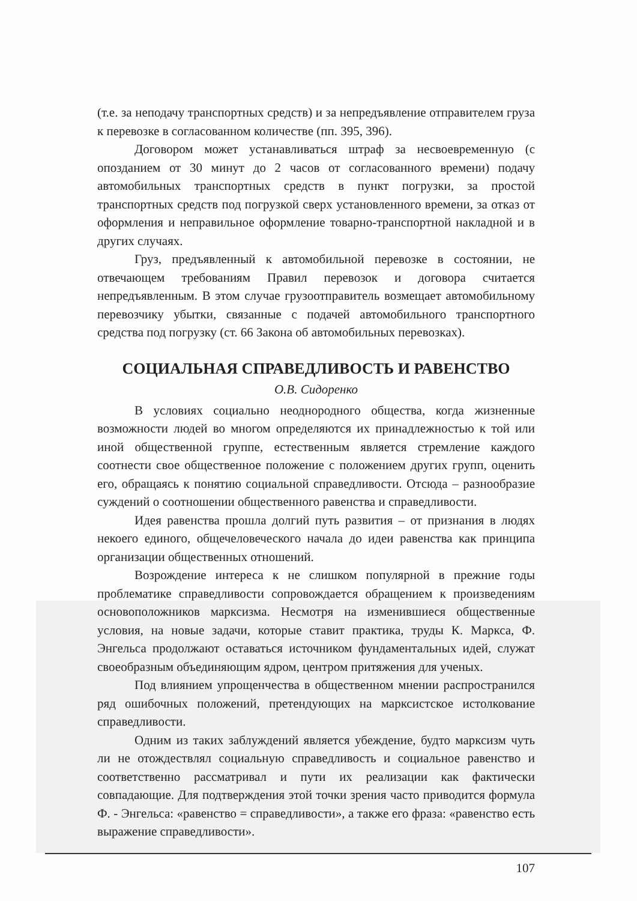(т.е. за неподачу транспортных средств) и за непредъявление отправителем груза к перевозке в согласованном количестве (пп. 395, 396).
Договором может устанавливаться штраф за несвоевременную (с опозданием от 30 минут до 2 часов от согласованного времени) подачу автомобильных транспортных средств в пункт погрузки, за простой транспортных средств под погрузкой сверх установленного времени, за отказ от оформления и неправильное оформление товарно-транспортной накладной и в других случаях.
Груз, предъявленный к автомобильной перевозке в состоянии, не отвечающем требованиям Правил перевозок и договора считается непредъявленным. В этом случае грузоотправитель возмещает автомобильному перевозчику убытки, связанные с подачей автомобильного транспортного средства под погрузку (ст. 66 Закона об автомобильных перевозках).
СОЦИАЛЬНАЯ СПРАВЕДЛИВОСТЬ И РАВЕНСТВО
О.В. Сидоренко
В условиях социально неоднородного общества, когда жизненные возможности людей во многом определяются их принадлежностью к той или иной общественной группе, естественным является стремление каждого соотнести свое общественное положение с положением других групп, оценить его, обращаясь к понятию социальной справедливости. Отсюда – разнообразие суждений о соотношении общественного равенства и справедливости.
Идея равенства прошла долгий путь развития – от признания в людях некоего единого, общечеловеческого начала до идеи равенства как принципа организации общественных отношений.
Возрождение интереса к не слишком популярной в прежние годы проблематике справедливости сопровождается обращением к произведениям основоположников марксизма. Несмотря на изменившиеся общественные условия, на новые задачи, которые ставит практика, труды К. Маркса, Ф. Энгельса продолжают оставаться источником фундаментальных идей, служат своеобразным объединяющим ядром, центром притяжения для ученых.
Под влиянием упрощенчества в общественном мнении распространился ряд ошибочных положений, претендующих на марксистское истолкование справедливости.
Одним из таких заблуждений является убеждение, будто марксизм чуть ли не отождествлял социальную справедливость и социальное равенство и соответственно рассматривал и пути их реализации как фактически совпадающие. Для подтверждения этой точки зрения часто приводится формула Ф. - Энгельса: «равенство = справедливости», а также его фраза: «равенство есть выражение справедливости».
107